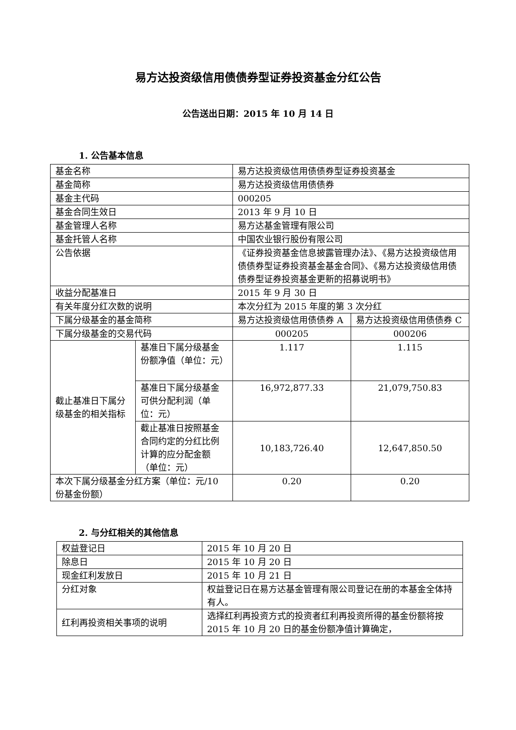易方达投资级信用债债券型证券投资基金分红公告
公告送出日期：2015 年 10 月 14 日
1. 公告基本信息
| 基金名称 | | 易方达投资级信用债债券型证券投资基金 | |
| 基金简称 | | 易方达投资级信用债债券 | |
| 基金主代码 | | 000205 | |
| 基金合同生效日 | | 2013 年 9 月 10 日 | |
| 基金管理人名称 | | 易方达基金管理有限公司 | |
| 基金托管人名称 | | 中国农业银行股份有限公司 | |
| 公告依据 | | 《证券投资基金信息披露管理办法》、《易方达投资级信用债债券型证券投资基金基金合同》、《易方达投资级信用债债券型证券投资基金更新的招募说明书》 | |
| 收益分配基准日 | | 2015 年 9 月 30 日 | |
| 有关年度分红次数的说明 | | 本次分红为 2015 年度的第 3 次分红 | |
| 下属分级基金的基金简称 | | 易方达投资级信用债债券 A | 易方达投资级信用债债券 C |
| 下属分级基金的交易代码 | | 000205 | 000206 |
| 截止基准日下属分级基金的相关指标 | 基准日下属分级基金份额净值（单位：元） | 1.117 | 1.115 |
| | 基准日下属分级基金可供分配利润（单位：元） | 16,972,877.33 | 21,079,750.83 |
| | 截止基准日按照基金合同约定的分红比例计算的应分配金额（单位：元） | 10,183,726.40 | 12,647,850.50 |
| 本次下属分级基金分红方案（单位：元/10 份基金份额） | | 0.20 | 0.20 |
2. 与分红相关的其他信息
| 权益登记日 | 2015 年 10 月 20 日 |
| 除息日 | 2015 年 10 月 20 日 |
| 现金红利发放日 | 2015 年 10 月 21 日 |
| 分红对象 | 权益登记日在易方达基金管理有限公司登记在册的本基金全体持有人。 |
| 红利再投资相关事项的说明 | 选择红利再投资方式的投资者红利再投资所得的基金份额将按 2015 年 10 月 20 日的基金份额净值计算确定， |